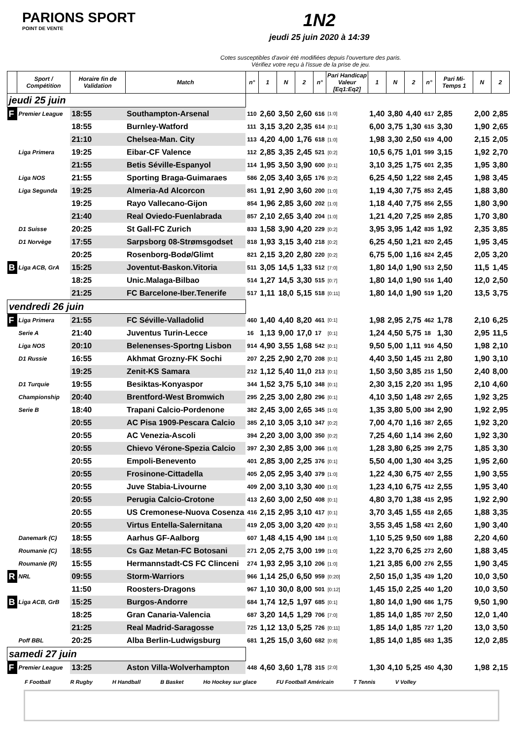PARIONS SPORT
POINT DE VENTE
1N2
jeudi 25 juin 2020 à 14:39
Cotes susceptibles d'avoir été modifiées depuis l'ouverture des paris.
Vérifiez votre reçu à l'issue de la prise de jeu.
| | Sport / Compétition | Horaire fin de Validation | Match | n° | 1 | N | 2 | n° | Pari Handicap Valeur [Eq1:Eq2] | 1 | N | 2 | n° | Pari Mi-Temps 1 | N | 2 |
| --- | --- | --- | --- | --- | --- | --- | --- | --- | --- | --- | --- | --- | --- | --- | --- | --- |
| jeudi 25 juin | | | | | | | | | | | | | | | | |
| F | Premier League | 18:55 | Southampton-Arsenal | 110 | 2,60 | 3,50 | 2,60 | 616 | [1:0] | 1,40 | 3,80 | 4,40 | 617 | 2,85 | 2,00 | 2,85 |
| | | 18:55 | Burnley-Watford | 111 | 3,15 | 3,20 | 2,35 | 614 | [0:1] | 6,00 | 3,75 | 1,30 | 615 | 3,30 | 1,90 | 2,65 |
| | | 21:10 | Chelsea-Man. City | 113 | 4,20 | 4,00 | 1,76 | 618 | [1:0] | 1,98 | 3,30 | 2,50 | 619 | 4,00 | 2,15 | 2,05 |
| | Liga Primera | 19:25 | Eibar-CF Valence | 112 | 2,85 | 3,35 | 2,45 | 521 | [0:2] | 10,5 | 6,75 | 1,01 | 599 | 3,15 | 1,92 | 2,70 |
| | | 21:55 | Betis Séville-Espanyol | 114 | 1,95 | 3,50 | 3,90 | 600 | [0:1] | 3,10 | 3,25 | 1,75 | 601 | 2,35 | 1,95 | 3,80 |
| | Liga NOS | 21:55 | Sporting Braga-Guimaraes | 586 | 2,05 | 3,40 | 3,65 | 176 | [0:2] | 6,25 | 4,50 | 1,22 | 588 | 2,45 | 1,98 | 3,45 |
| | Liga Segunda | 19:25 | Almeria-Ad Alcorcon | 851 | 1,91 | 2,90 | 3,60 | 200 | [1:0] | 1,19 | 4,30 | 7,75 | 853 | 2,45 | 1,88 | 3,80 |
| | | 19:25 | Rayo Vallecano-Gijon | 854 | 1,96 | 2,85 | 3,60 | 202 | [1:0] | 1,18 | 4,40 | 7,75 | 856 | 2,55 | 1,80 | 3,90 |
| | | 21:40 | Real Oviedo-Fuenlabrada | 857 | 2,10 | 2,65 | 3,40 | 204 | [1:0] | 1,21 | 4,20 | 7,25 | 859 | 2,85 | 1,70 | 3,80 |
| | D1 Suisse | 20:25 | St Gall-FC Zurich | 833 | 1,58 | 3,90 | 4,20 | 229 | [0:2] | 3,95 | 3,95 | 1,42 | 835 | 1,92 | 2,35 | 3,85 |
| | D1 Norvège | 17:55 | Sarpsborg 08-Strømsgodset | 818 | 1,93 | 3,15 | 3,40 | 218 | [0:2] | 6,25 | 4,50 | 1,21 | 820 | 2,45 | 1,95 | 3,45 |
| | | 20:25 | Rosenborg-Bodø/Glimt | 821 | 2,15 | 3,20 | 2,80 | 220 | [0:2] | 6,75 | 5,00 | 1,16 | 824 | 2,45 | 2,05 | 3,20 |
| B | Liga ACB, GrA | 15:25 | Joventut-Baskon.Vitoria | 511 | 3,05 | 14,5 | 1,33 | 512 | [7:0] | 1,80 | 14,0 | 1,90 | 513 | 2,50 | 11,5 | 1,45 |
| | | 18:25 | Unic.Malaga-Bilbao | 514 | 1,27 | 14,5 | 3,30 | 515 | [0:7] | 1,80 | 14,0 | 1,90 | 516 | 1,40 | 12,0 | 2,50 |
| | | 21:25 | FC Barcelone-Iber.Tenerife | 517 | 1,11 | 18,0 | 5,15 | 518 | [0:11] | 1,80 | 14,0 | 1,90 | 519 | 1,20 | 13,5 | 3,75 |
| vendredi 26 juin | | | | | | | | | | | | | | | | |
| F | Liga Primera | 21:55 | FC Séville-Valladolid | 460 | 1,40 | 4,40 | 8,20 | 461 | [0:1] | 1,98 | 2,95 | 2,75 | 462 | 1,78 | 2,10 | 6,25 |
| | Serie A | 21:40 | Juventus Turin-Lecce | 16 | 1,13 | 9,00 | 17,0 | 17 | [0:1] | 1,24 | 4,50 | 5,75 | 18 | 1,30 | 2,95 | 11,5 |
| | Liga NOS | 20:10 | Belenenses-Sportng Lisbon | 914 | 4,90 | 3,55 | 1,68 | 542 | [0:1] | 9,50 | 5,00 | 1,11 | 916 | 4,50 | 1,98 | 2,10 |
| | D1 Russie | 16:55 | Akhmat Grozny-FK Sochi | 207 | 2,25 | 2,90 | 2,70 | 208 | [0:1] | 4,40 | 3,50 | 1,45 | 211 | 2,80 | 1,90 | 3,10 |
| | | 19:25 | Zenit-KS Samara | 212 | 1,12 | 5,40 | 11,0 | 213 | [0:1] | 1,50 | 3,50 | 3,85 | 215 | 1,50 | 2,40 | 8,00 |
| | D1 Turquie | 19:55 | Besiktas-Konyaspor | 344 | 1,52 | 3,75 | 5,10 | 348 | [0:1] | 2,30 | 3,15 | 2,20 | 351 | 1,95 | 2,10 | 4,60 |
| | Championship | 20:40 | Brentford-West Bromwich | 295 | 2,25 | 3,00 | 2,80 | 296 | [0:1] | 4,10 | 3,50 | 1,48 | 297 | 2,65 | 1,92 | 3,25 |
| | Serie B | 18:40 | Trapani Calcio-Pordenone | 382 | 2,45 | 3,00 | 2,65 | 345 | [1:0] | 1,35 | 3,80 | 5,00 | 384 | 2,90 | 1,92 | 2,95 |
| | | 20:55 | AC Pisa 1909-Pescara Calcio | 385 | 2,10 | 3,05 | 3,10 | 347 | [0:2] | 7,00 | 4,70 | 1,16 | 387 | 2,65 | 1,92 | 3,20 |
| | | 20:55 | AC Venezia-Ascoli | 394 | 2,20 | 3,00 | 3,00 | 350 | [0:2] | 7,25 | 4,60 | 1,14 | 396 | 2,60 | 1,92 | 3,30 |
| | | 20:55 | Chievo Vérone-Spezia Calcio | 397 | 2,30 | 2,85 | 3,00 | 366 | [1:0] | 1,28 | 3,80 | 6,25 | 399 | 2,75 | 1,85 | 3,30 |
| | | 20:55 | Empoli-Benevento | 401 | 2,85 | 3,00 | 2,25 | 376 | [0:1] | 5,50 | 4,00 | 1,30 | 404 | 3,25 | 1,95 | 2,60 |
| | | 20:55 | Frosinone-Cittadella | 405 | 2,05 | 2,95 | 3,40 | 379 | [1:0] | 1,22 | 4,30 | 6,75 | 407 | 2,55 | 1,90 | 3,55 |
| | | 20:55 | Juve Stabia-Livourne | 409 | 2,00 | 3,10 | 3,30 | 400 | [1:0] | 1,23 | 4,10 | 6,75 | 412 | 2,55 | 1,95 | 3,40 |
| | | 20:55 | Perugia Calcio-Crotone | 413 | 2,60 | 3,00 | 2,50 | 408 | [0:1] | 4,80 | 3,70 | 1,38 | 415 | 2,95 | 1,92 | 2,90 |
| | | 20:55 | US Cremonese-Nuova Cosenza | 416 | 2,15 | 2,95 | 3,10 | 417 | [0:1] | 3,70 | 3,45 | 1,55 | 418 | 2,65 | 1,88 | 3,35 |
| | | 20:55 | Virtus Entella-Salernitana | 419 | 2,05 | 3,00 | 3,20 | 420 | [0:1] | 3,55 | 3,45 | 1,58 | 421 | 2,60 | 1,90 | 3,40 |
| | Danemark (C) | 18:55 | Aarhus GF-Aalborg | 607 | 1,48 | 4,15 | 4,90 | 184 | [1:0] | 1,10 | 5,25 | 9,50 | 609 | 1,88 | 2,20 | 4,60 |
| | Roumanie (C) | 18:55 | Cs Gaz Metan-FC Botosani | 271 | 2,05 | 2,75 | 3,00 | 199 | [1:0] | 1,22 | 3,70 | 6,25 | 273 | 2,60 | 1,88 | 3,45 |
| | Roumanie (R) | 15:55 | Hermannstadt-CS FC Clinceni | 274 | 1,93 | 2,95 | 3,10 | 206 | [1:0] | 1,21 | 3,85 | 6,00 | 276 | 2,55 | 1,90 | 3,45 |
| R | NRL | 09:55 | Storm-Warriors | 966 | 1,14 | 25,0 | 6,50 | 959 | [0:20] | 2,50 | 15,0 | 1,35 | 439 | 1,20 | 10,0 | 3,50 |
| | | 11:50 | Roosters-Dragons | 967 | 1,10 | 30,0 | 8,00 | 501 | [0:12] | 1,45 | 15,0 | 2,25 | 440 | 1,20 | 10,0 | 3,50 |
| B | Liga ACB, GrB | 15:25 | Burgos-Andorre | 684 | 1,74 | 12,5 | 1,97 | 685 | [0:1] | 1,80 | 14,0 | 1,90 | 686 | 1,75 | 9,50 | 1,90 |
| | | 18:25 | Gran Canaria-Valencia | 687 | 3,20 | 14,5 | 1,29 | 706 | [7:0] | 1,85 | 14,0 | 1,85 | 707 | 2,50 | 12,0 | 1,40 |
| | | 21:25 | Real Madrid-Saragosse | 725 | 1,12 | 13,0 | 5,25 | 726 | [0:11] | 1,85 | 14,0 | 1,85 | 727 | 1,20 | 13,0 | 3,50 |
| | Poff BBL | 20:25 | Alba Berlin-Ludwigsburg | 681 | 1,25 | 15,0 | 3,60 | 682 | [0:8] | 1,85 | 14,0 | 1,85 | 683 | 1,35 | 12,0 | 2,85 |
| samedi 27 juin | | | | | | | | | | | | | | | | |
| F | Premier League | 13:25 | Aston Villa-Wolverhampton | 448 | 4,60 | 3,60 | 1,78 | 315 | [2:0] | 1,30 | 4,10 | 5,25 | 450 | 4,30 | 1,98 | 2,15 |
F Football R Rugby H Handball B Basket Ho Hockey sur glace FU Football Américain T Tennis V Volley